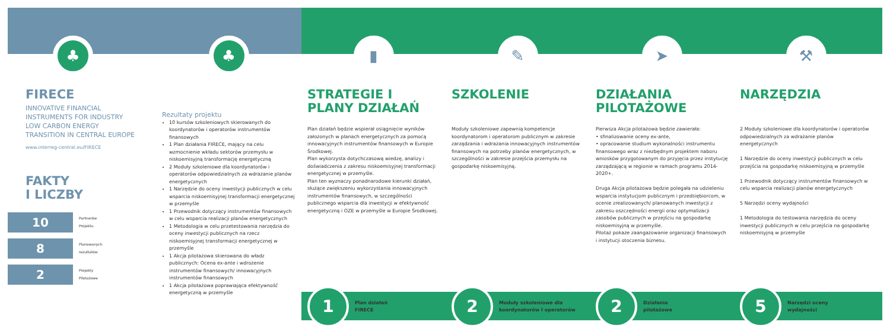♣
FIRECE
INNOVATIVE FINANCIAL INSTRUMENTS FOR INDUSTRY LOW CARBON ENERGY TRANSITION IN CENTRAL EUROPE
www.interreg-central.eu/FIRECE
FAKTY
I LICZBY
10 Partnerów
Projektu
8 Planowanych
rezultatów
2 Projekty
Pilotażowe
♣
Rezultaty projektu
10 kursów szkoleniowych skierowanych do koordynatorów i operatorów instrumentów finansowych
1 Plan działania FIRECE, mający na celu wzmocnienie wkładu sektorów przemysłu w niskoemisyjną transformację energetyczną
2 Moduły szkoleniowe dla koordynatorów i operatorów odpowiedzialnych za wdrażanie planów energetycznych
1 Narzędzie do oceny inwestycji publicznych w celu wsparcia niskoemisyjnej transformacji energetycznej w przemyśle
1 Przewodnik dotyczący instrumentów finansowych w celu wsparcia realizacji planów energetycznych
1 Metodologia w celu przetestowania narzędzia do oceny inwestycji publicznych na rzecz niskoemisyjnej transformacji energetycznej w przemyśle
1 Akcja pilotażowa skierowana do władz publicznych: Ocena ex-ante i wdrożenie instrumentów finansowych/ innowacyjnych instrumentów finansowych
1 Akcja pilotażowa poprawiająca efektywność energetyczną w przemyśle
▮
STRATEGIE I
PLANY DZIAŁAŃ
Plan działań będzie wspierał osiągnięcie wyników założonych w planach energetycznych za pomocą innowacyjnych instrumentów finansowych w Europie Środkowej.
Plan wykorzysta dotychczasową wiedzę, analizy i doświadczenia z zakresu niskoemisyjnej transformacji energetycznej w przemyśle.
Plan ten wyznaczy ponadnarodowe kierunki działań, służące zwiększeniu wykorzystania innowacyjnych instrumentów finansowych, w szczególności publicznego wsparcia dla inwestycji w efektywność energetyczną i OZE w przemyśle w Europie Środkowej.
1 Plan działań
FIRECE
✎
SZKOLENIE
Moduły szkoleniowe zapewnią kompetencje koordynatorom i operatorom publicznym w zakresie zarządzania i wdrażania innowacyjnych instrumentów finansowych na potrzeby planów energetycznych, w szczególności w zakresie przejścia przemysłu na gospodarkę niskoemisyjną.
2 Moduły szkoleniowe dla
koordynatorów I operatorów
➤
DZIAŁANIA
PILOTAŻOWE
Pierwsza Akcja pilotażowa będzie zawierała:
• sfinalizowanie oceny ex-ante,
• opracowanie studium wykonalności instrumentu finansowego wraz z niezbędnym projektem naboru wniosków przygotowanym do przyjęcia przez instytucję zarządzającą w regionie w ramach programu 2014-2020+.
Druga Akcja pilotażowa będzie polegała na udzieleniu wsparcia instytucjom publicznym i przedsiębiorcom, w ocenie zrealizowanych/ planowanych inwestycji z zakresu oszczędności energii oraz optymalizacji zasobów publicznych w przejściu na gospodarkę niskoemisyjną w przemyśle.
Pilotaż pokaże zaangażowanie organizacji finansowych i instytucji otoczenia biznesu.
2 Działania
pilotażowe
⚒
NARZĘDZIA
2 Moduły szkoleniowe dla koordynatorów i operatorów odpowiedzialnych za wdrażanie planów energetycznych
1 Narzędzie do oceny inwestycji publicznych w celu przejścia na gospodarkę niskoemisyjną w przemyśle
1 Przewodnik dotyczący instrumentów finansowych w celu wsparcia realizacji planów energetycznych
5 Narzędzi oceny wydajności
1 Metodologia do testowania narzędzia do oceny inwestycji publicznych w celu przejścia na gospodarkę niskoemisyjną w przemyśle
5 Narzędzi oceny
wydajności